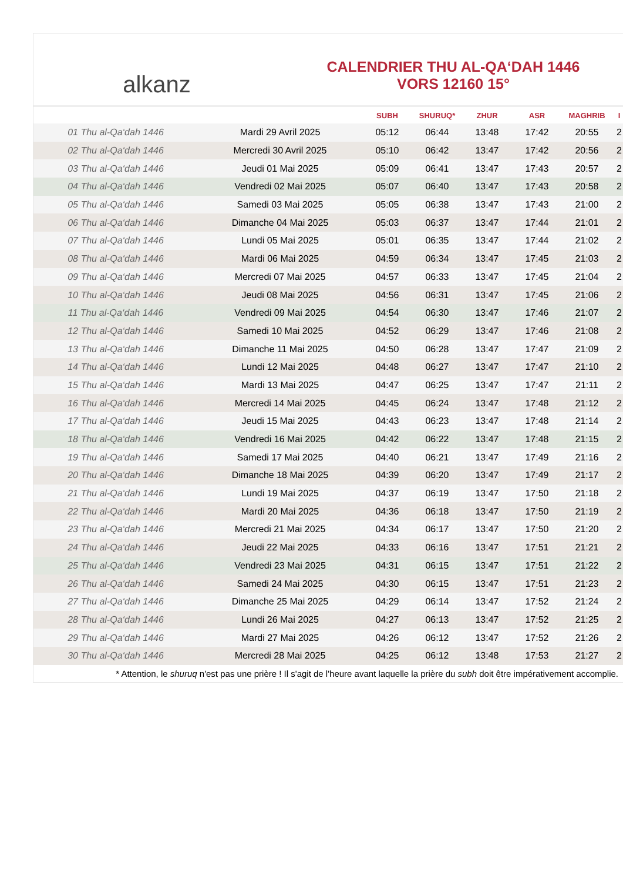alkanz
CALENDRIER THU AL-QA‘DAH 1446
VORS 12160 15°
| | | SUBH | SHURUQ* | ZHUR | ASR | MAGHRIB | I |
| --- | --- | --- | --- | --- | --- | --- | --- |
| 01 Thu al-Qa‘dah 1446 | Mardi 29 Avril 2025 | 05:12 | 06:44 | 13:48 | 17:42 | 20:55 | 2 |
| 02 Thu al-Qa‘dah 1446 | Mercredi 30 Avril 2025 | 05:10 | 06:42 | 13:47 | 17:42 | 20:56 | 2 |
| 03 Thu al-Qa‘dah 1446 | Jeudi 01 Mai 2025 | 05:09 | 06:41 | 13:47 | 17:43 | 20:57 | 2 |
| 04 Thu al-Qa‘dah 1446 | Vendredi 02 Mai 2025 | 05:07 | 06:40 | 13:47 | 17:43 | 20:58 | 2 |
| 05 Thu al-Qa‘dah 1446 | Samedi 03 Mai 2025 | 05:05 | 06:38 | 13:47 | 17:43 | 21:00 | 2 |
| 06 Thu al-Qa‘dah 1446 | Dimanche 04 Mai 2025 | 05:03 | 06:37 | 13:47 | 17:44 | 21:01 | 2 |
| 07 Thu al-Qa‘dah 1446 | Lundi 05 Mai 2025 | 05:01 | 06:35 | 13:47 | 17:44 | 21:02 | 2 |
| 08 Thu al-Qa‘dah 1446 | Mardi 06 Mai 2025 | 04:59 | 06:34 | 13:47 | 17:45 | 21:03 | 2 |
| 09 Thu al-Qa‘dah 1446 | Mercredi 07 Mai 2025 | 04:57 | 06:33 | 13:47 | 17:45 | 21:04 | 2 |
| 10 Thu al-Qa‘dah 1446 | Jeudi 08 Mai 2025 | 04:56 | 06:31 | 13:47 | 17:45 | 21:06 | 2 |
| 11 Thu al-Qa‘dah 1446 | Vendredi 09 Mai 2025 | 04:54 | 06:30 | 13:47 | 17:46 | 21:07 | 2 |
| 12 Thu al-Qa‘dah 1446 | Samedi 10 Mai 2025 | 04:52 | 06:29 | 13:47 | 17:46 | 21:08 | 2 |
| 13 Thu al-Qa‘dah 1446 | Dimanche 11 Mai 2025 | 04:50 | 06:28 | 13:47 | 17:47 | 21:09 | 2 |
| 14 Thu al-Qa‘dah 1446 | Lundi 12 Mai 2025 | 04:48 | 06:27 | 13:47 | 17:47 | 21:10 | 2 |
| 15 Thu al-Qa‘dah 1446 | Mardi 13 Mai 2025 | 04:47 | 06:25 | 13:47 | 17:47 | 21:11 | 2 |
| 16 Thu al-Qa‘dah 1446 | Mercredi 14 Mai 2025 | 04:45 | 06:24 | 13:47 | 17:48 | 21:12 | 2 |
| 17 Thu al-Qa‘dah 1446 | Jeudi 15 Mai 2025 | 04:43 | 06:23 | 13:47 | 17:48 | 21:14 | 2 |
| 18 Thu al-Qa‘dah 1446 | Vendredi 16 Mai 2025 | 04:42 | 06:22 | 13:47 | 17:48 | 21:15 | 2 |
| 19 Thu al-Qa‘dah 1446 | Samedi 17 Mai 2025 | 04:40 | 06:21 | 13:47 | 17:49 | 21:16 | 2 |
| 20 Thu al-Qa‘dah 1446 | Dimanche 18 Mai 2025 | 04:39 | 06:20 | 13:47 | 17:49 | 21:17 | 2 |
| 21 Thu al-Qa‘dah 1446 | Lundi 19 Mai 2025 | 04:37 | 06:19 | 13:47 | 17:50 | 21:18 | 2 |
| 22 Thu al-Qa‘dah 1446 | Mardi 20 Mai 2025 | 04:36 | 06:18 | 13:47 | 17:50 | 21:19 | 2 |
| 23 Thu al-Qa‘dah 1446 | Mercredi 21 Mai 2025 | 04:34 | 06:17 | 13:47 | 17:50 | 21:20 | 2 |
| 24 Thu al-Qa‘dah 1446 | Jeudi 22 Mai 2025 | 04:33 | 06:16 | 13:47 | 17:51 | 21:21 | 2 |
| 25 Thu al-Qa‘dah 1446 | Vendredi 23 Mai 2025 | 04:31 | 06:15 | 13:47 | 17:51 | 21:22 | 2 |
| 26 Thu al-Qa‘dah 1446 | Samedi 24 Mai 2025 | 04:30 | 06:15 | 13:47 | 17:51 | 21:23 | 2 |
| 27 Thu al-Qa‘dah 1446 | Dimanche 25 Mai 2025 | 04:29 | 06:14 | 13:47 | 17:52 | 21:24 | 2 |
| 28 Thu al-Qa‘dah 1446 | Lundi 26 Mai 2025 | 04:27 | 06:13 | 13:47 | 17:52 | 21:25 | 2 |
| 29 Thu al-Qa‘dah 1446 | Mardi 27 Mai 2025 | 04:26 | 06:12 | 13:47 | 17:52 | 21:26 | 2 |
| 30 Thu al-Qa‘dah 1446 | Mercredi 28 Mai 2025 | 04:25 | 06:12 | 13:48 | 17:53 | 21:27 | 2 |
* Attention, le shuruq n'est pas une prière ! Il s'agit de l'heure avant laquelle la prière du subh doit être impérativement accomplie.